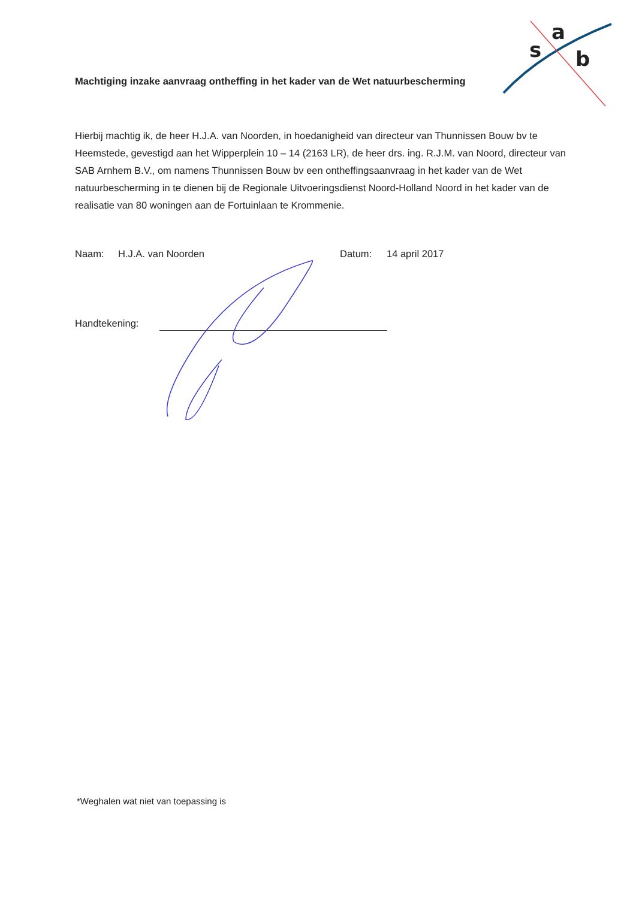s
a
b
Machtiging inzake aanvraag ontheffing in het kader van de Wet natuurbescherming
Hierbij machtig ik, de heer H.J.A. van Noorden, in hoedanigheid van directeur van Thunnissen Bouw bv te Heemstede, gevestigd aan het Wipperplein 10 – 14 (2163 LR), de heer drs. ing. R.J.M. van Noord, directeur van SAB Arnhem B.V., om namens Thunnissen Bouw bv een ontheffingsaanvraag in het kader van de Wet natuurbescherming in te dienen bij de Regionale Uitvoeringsdienst Noord-Holland Noord in het kader van de realisatie van 80 woningen aan de Fortuinlaan te Krommenie.
Naam: H.J.A. van Noorden Datum: 14 april 2017
Handtekening:
*Weghalen wat niet van toepassing is